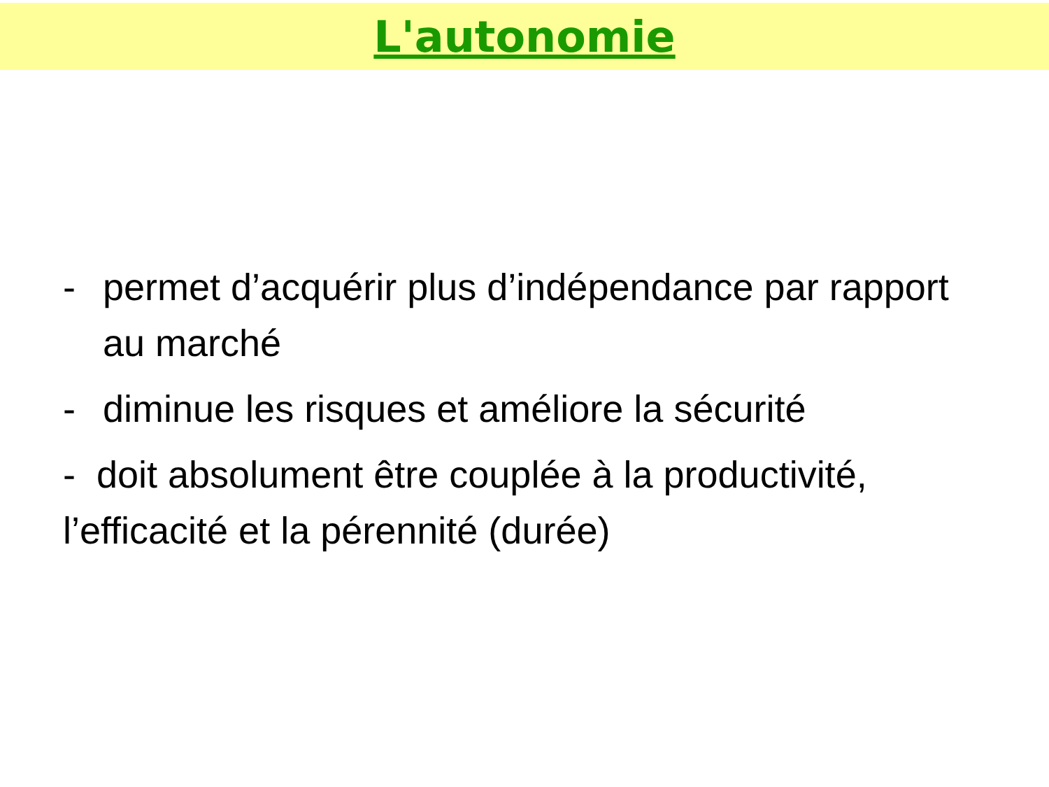L'autonomie
- permet d’acquérir plus d’indépendance par rapport au marché
- diminue les risques et améliore la sécurité
- doit absolument être couplée à la productivité, l’efficacité et la pérennité (durée)